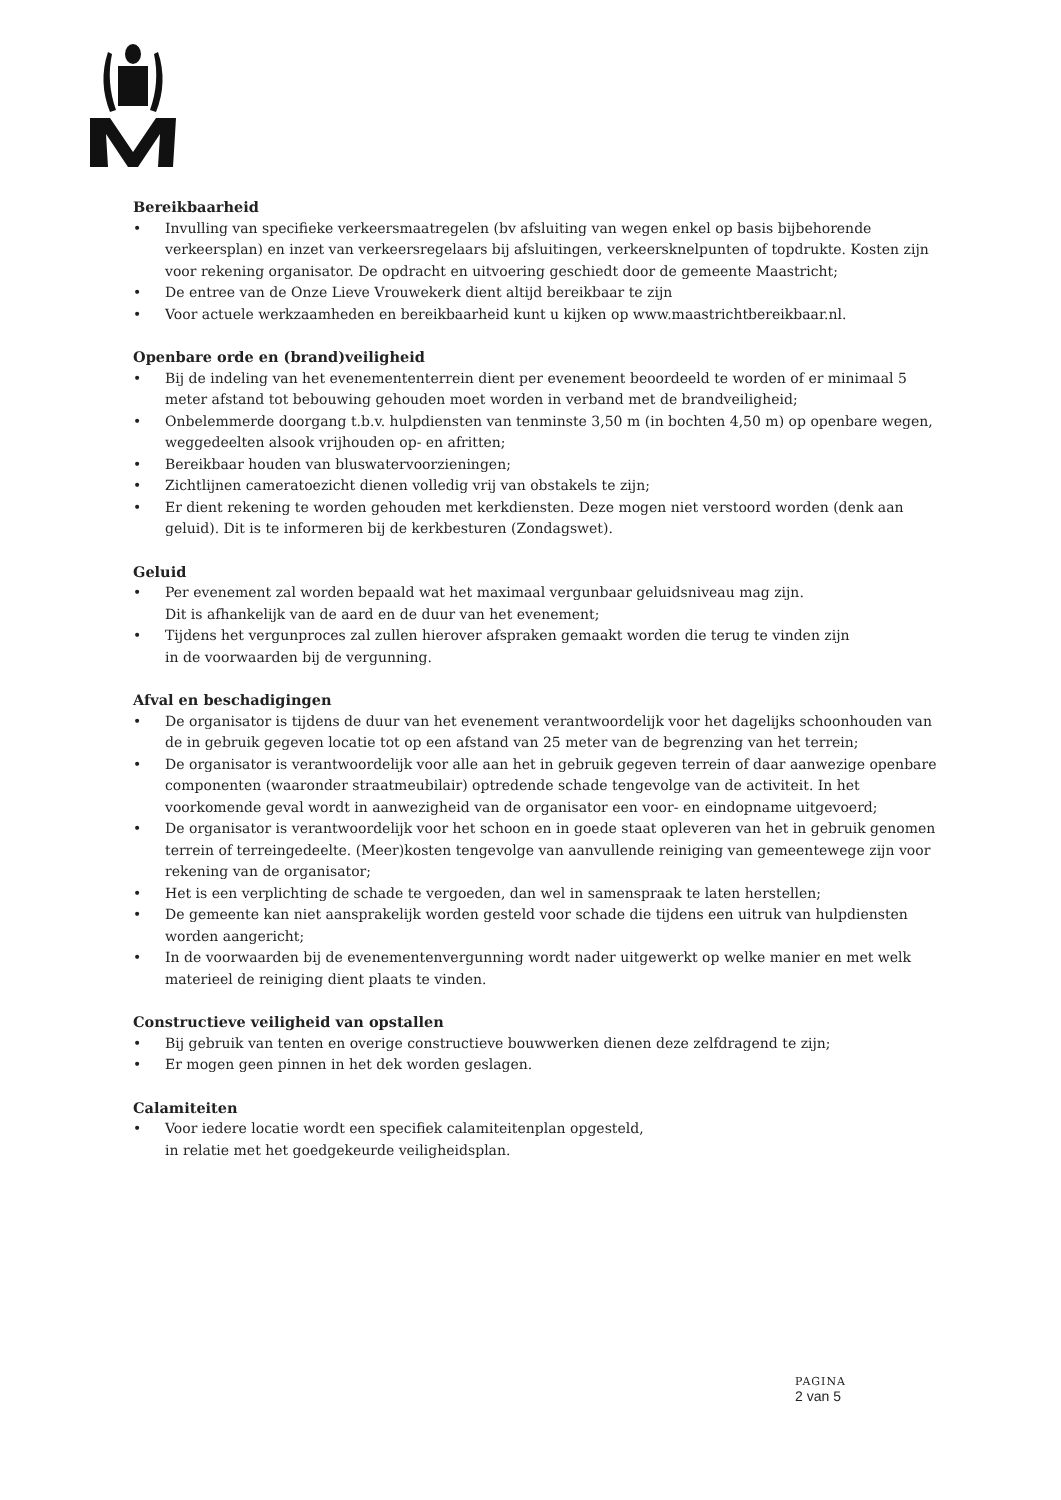Bereikbaarheid
• Invulling van specifieke verkeersmaatregelen (bv afsluiting van wegen enkel op basis bijbehorende verkeersplan) en inzet van verkeersregelaars bij afsluitingen, verkeersknelpunten of topdrukte. Kosten zijn voor rekening organisator. De opdracht en uitvoering geschiedt door de gemeente Maastricht;
• De entree van de Onze Lieve Vrouwekerk dient altijd bereikbaar te zijn
• Voor actuele werkzaamheden en bereikbaarheid kunt u kijken op www.maastrichtbereikbaar.nl.
Openbare orde en (brand)veiligheid
• Bij de indeling van het evenemententerrein dient per evenement beoordeeld te worden of er minimaal 5 meter afstand tot bebouwing gehouden moet worden in verband met de brandveiligheid;
• Onbelemmerde doorgang t.b.v. hulpdiensten van tenminste 3,50 m (in bochten 4,50 m) op openbare wegen, weggedeelten alsook vrijhouden op- en afritten;
• Bereikbaar houden van bluswatervoorzieningen;
• Zichtlijnen cameratoezicht dienen volledig vrij van obstakels te zijn;
• Er dient rekening te worden gehouden met kerkdiensten. Deze mogen niet verstoord worden (denk aan geluid). Dit is te informeren bij de kerkbesturen (Zondagswet).
Geluid
• Per evenement zal worden bepaald wat het maximaal vergunbaar geluidsniveau mag zijn.
Dit is afhankelijk van de aard en de duur van het evenement;
• Tijdens het vergunproces zal zullen hierover afspraken gemaakt worden die terug te vinden zijn
in de voorwaarden bij de vergunning.
Afval en beschadigingen
• De organisator is tijdens de duur van het evenement verantwoordelijk voor het dagelijks schoonhouden van de in gebruik gegeven locatie tot op een afstand van 25 meter van de begrenzing van het terrein;
• De organisator is verantwoordelijk voor alle aan het in gebruik gegeven terrein of daar aanwezige openbare componenten (waaronder straatmeubilair) optredende schade tengevolge van de activiteit. In het voorkomende geval wordt in aanwezigheid van de organisator een voor- en eindopname uitgevoerd;
• De organisator is verantwoordelijk voor het schoon en in goede staat opleveren van het in gebruik genomen terrein of terreingedeelte. (Meer)kosten tengevolge van aanvullende reiniging van gemeentewege zijn voor rekening van de organisator;
• Het is een verplichting de schade te vergoeden, dan wel in samenspraak te laten herstellen;
• De gemeente kan niet aansprakelijk worden gesteld voor schade die tijdens een uitruk van hulpdiensten worden aangericht;
• In de voorwaarden bij de evenementenvergunning wordt nader uitgewerkt op welke manier en met welk materieel de reiniging dient plaats te vinden.
Constructieve veiligheid van opstallen
• Bij gebruik van tenten en overige constructieve bouwwerken dienen deze zelfdragend te zijn;
• Er mogen geen pinnen in het dek worden geslagen.
Calamiteiten
• Voor iedere locatie wordt een specifiek calamiteitenplan opgesteld,
in relatie met het goedgekeurde veiligheidsplan.
PAGINA
2 van 5